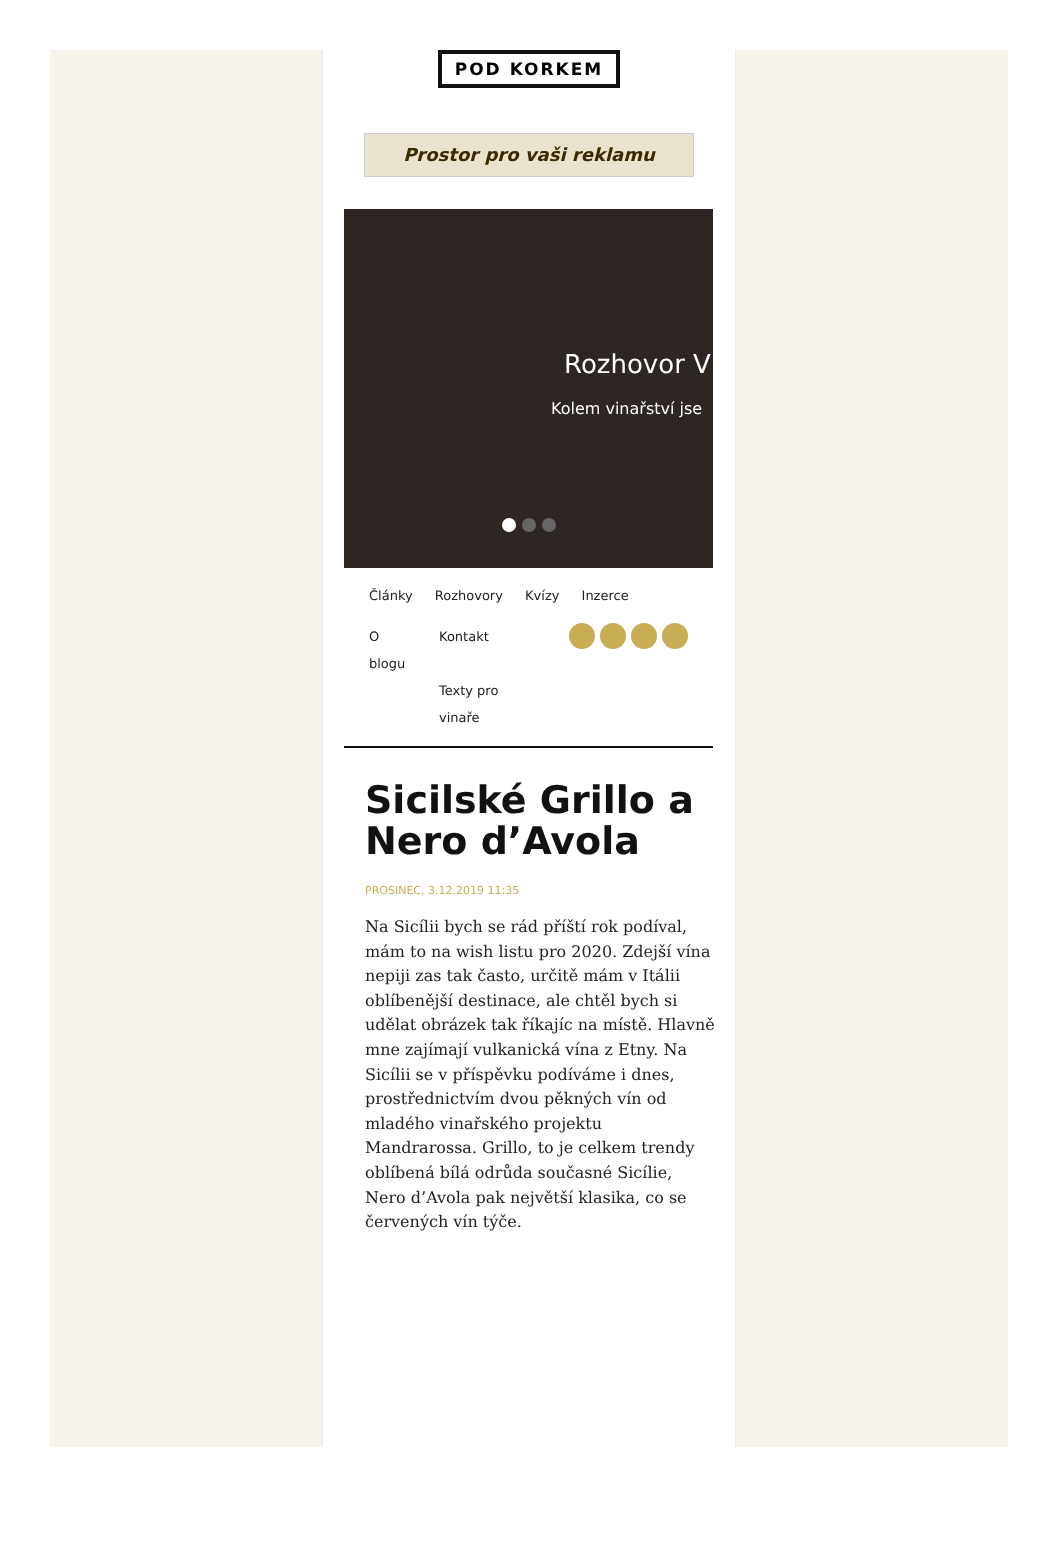POD KORKEM
Prostor pro vaši reklamu
Rozhovor V
Kolem vinařství jse
Články Rozhovory Kvízy Inzerce
O
blogu
Kontakt
Texty pro
vinaře
Sicilské Grillo a Nero d’Avola
PROSINEC, 3.12.2019 11:35
Na Sicílii bych se rád příští rok podíval, mám to na wish listu pro 2020. Zdejší vína nepiji zas tak často, určitě mám v Itálii oblíbenější destinace, ale chtěl bych si udělat obrázek tak říkajíc na místě. Hlavně mne zajímají vulkanická vína z Etny. Na Sicílii se v příspěvku podíváme i dnes, prostřednictvím dvou pěkných vín od mladého vinařského projektu Mandrarossa. Grillo, to je celkem trendy oblíbená bílá odrůda současné Sicílie, Nero d’Avola pak největší klasika, co se červených vín týče.